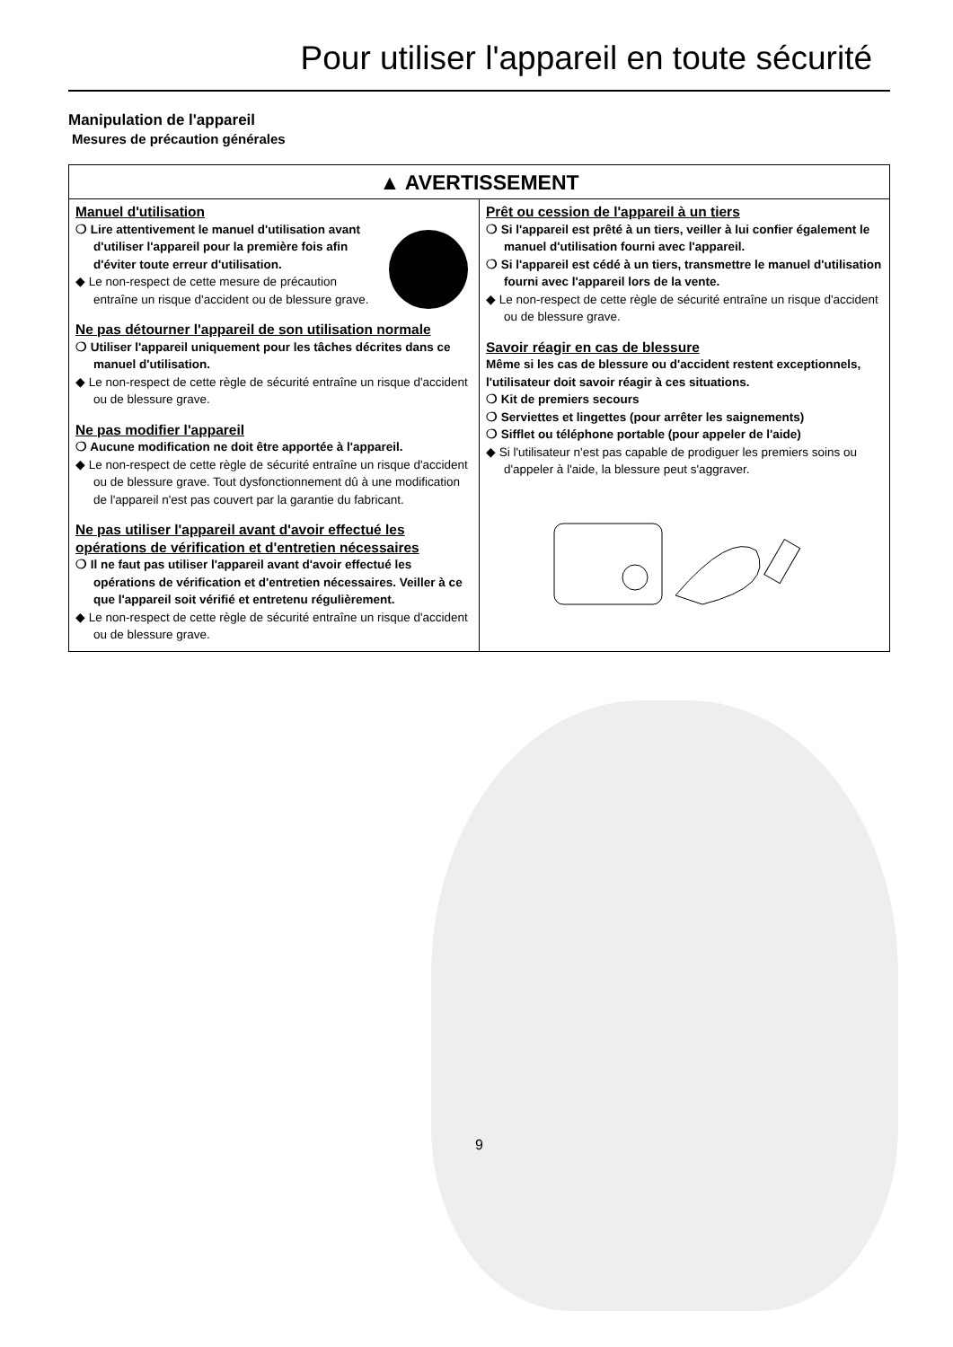Pour utiliser l'appareil en toute sécurité
Manipulation de l'appareil
Mesures de précaution générales
▲ AVERTISSEMENT
Manuel d'utilisation
❍ Lire attentivement le manuel d'utilisation avant d'utiliser l'appareil pour la première fois afin d'éviter toute erreur d'utilisation.
◆ Le non-respect de cette mesure de précaution entraîne un risque d'accident ou de blessure grave.
Ne pas détourner l'appareil de son utilisation normale
❍ Utiliser l'appareil uniquement pour les tâches décrites dans ce manuel d'utilisation.
◆ Le non-respect de cette règle de sécurité entraîne un risque d'accident ou de blessure grave.
Ne pas modifier l'appareil
❍ Aucune modification ne doit être apportée à l'appareil.
◆ Le non-respect de cette règle de sécurité entraîne un risque d'accident ou de blessure grave. Tout dysfonctionnement dû à une modification de l'appareil n'est pas couvert par la garantie du fabricant.
Ne pas utiliser l'appareil avant d'avoir effectué les opérations de vérification et d'entretien nécessaires
❍ Il ne faut pas utiliser l'appareil avant d'avoir effectué les opérations de vérification et d'entretien nécessaires. Veiller à ce que l'appareil soit vérifié et entretenu régulièrement.
◆ Le non-respect de cette règle de sécurité entraîne un risque d'accident ou de blessure grave.
Prêt ou cession de l'appareil à un tiers
❍ Si l'appareil est prêté à un tiers, veiller à lui confier également le manuel d'utilisation fourni avec l'appareil.
❍ Si l'appareil est cédé à un tiers, transmettre le manuel d'utilisation fourni avec l'appareil lors de la vente.
◆ Le non-respect de cette règle de sécurité entraîne un risque d'accident ou de blessure grave.
Savoir réagir en cas de blessure
Même si les cas de blessure ou d'accident restent exceptionnels, l'utilisateur doit savoir réagir à ces situations.
❍ Kit de premiers secours
❍ Serviettes et lingettes (pour arrêter les saignements)
❍ Sifflet ou téléphone portable (pour appeler de l'aide)
◆ Si l'utilisateur n'est pas capable de prodiguer les premiers soins ou d'appeler à l'aide, la blessure peut s'aggraver.
9